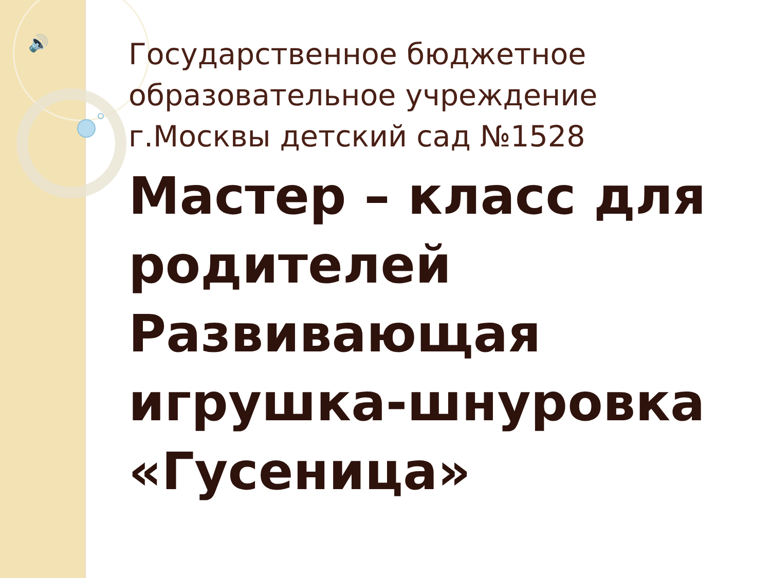🔊
Государственное бюджетное образовательное учреждение г.Москвы детский сад №1528
Мастер – класс для родителей Развивающая игрушка-шнуровка «Гусеница»